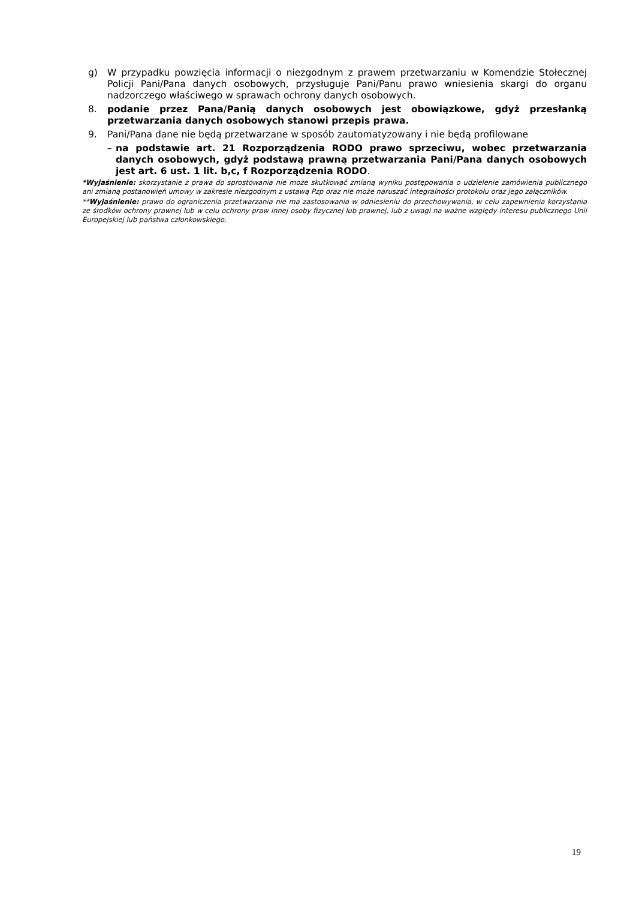g) W przypadku powzięcia informacji o niezgodnym z prawem przetwarzaniu w Komendzie Stołecznej Policji Pani/Pana danych osobowych, przysługuje Pani/Panu prawo wniesienia skargi do organu nadzorczego właściwego w sprawach ochrony danych osobowych.
8. podanie przez Pana/Panią danych osobowych jest obowiązkowe, gdyż przesłanką przetwarzania danych osobowych stanowi przepis prawa.
9. Pani/Pana dane nie będą przetwarzane w sposób zautomatyzowany i nie będą profilowane
– na podstawie art. 21 Rozporządzenia RODO prawo sprzeciwu, wobec przetwarzania danych osobowych, gdyż podstawą prawną przetwarzania Pani/Pana danych osobowych jest art. 6 ust. 1 lit. b,c, f Rozporządzenia RODO.
*Wyjaśnienie: skorzystanie z prawa do sprostowania nie może skutkować zmianą wyniku postępowania o udzielenie zamówienia publicznego ani zmianą postanowień umowy w zakresie niezgodnym z ustawą Pzp oraz nie może naruszać integralności protokołu oraz jego załączników.
**Wyjaśnienie: prawo do ograniczenia przetwarzania nie ma zastosowania w odniesieniu do przechowywania, w celu zapewnienia korzystania ze środków ochrony prawnej lub w celu ochrony praw innej osoby fizycznej lub prawnej, lub z uwagi na ważne względy interesu publicznego Unii Europejskiej lub państwa członkowskiego.
19